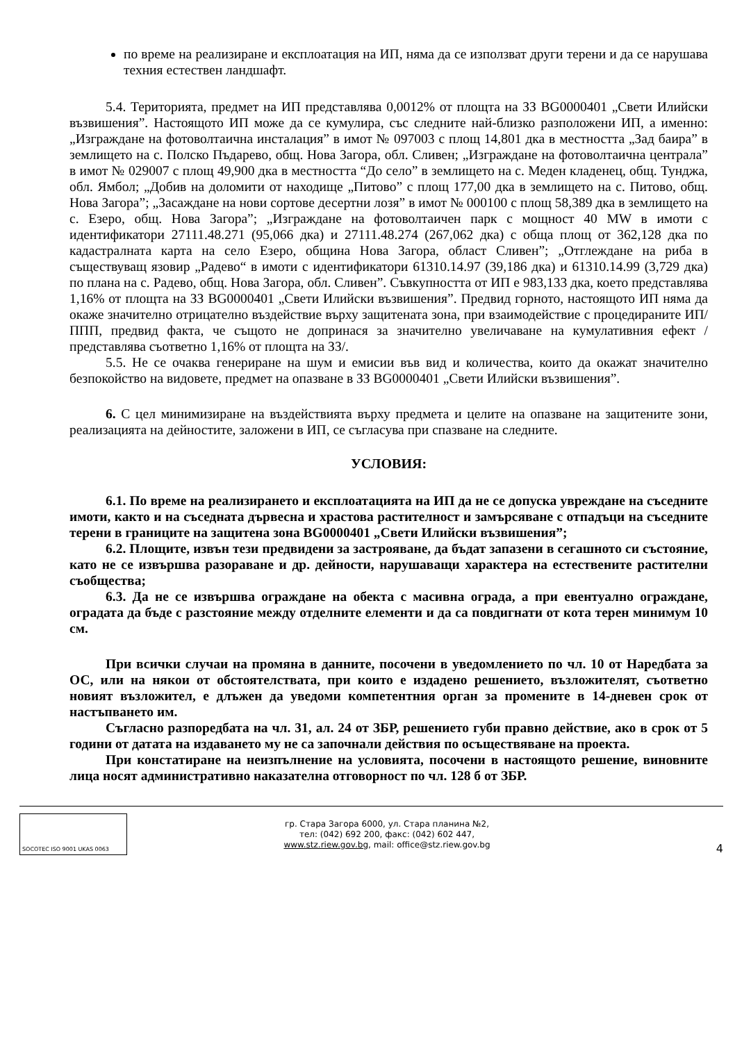по време на реализиране и експлоатация на ИП, няма да се използват други терени и да се нарушава техния естествен ландшафт.
5.4. Територията, предмет на ИП представлява 0,0012% от площта на ЗЗ BG0000401 „Свети Илийски възвишения”. Настоящото ИП може да се кумулира, със следните най-близко разположени ИП, а именно: „Изграждане на фотоволтаична инсталация” в имот № 097003 с площ 14,801 дка в местността „Зад баира” в землището на с. Полско Пъдарево, общ. Нова Загора, обл. Сливен; „Изграждане на фотоволтаична централа” в имот № 029007 с площ 49,900 дка в местността “До село” в землището на с. Меден кладенец, общ. Тунджа, обл. Ямбол; „Добив на доломити от находище „Питово” с площ 177,00 дка в землището на с. Питово, общ. Нова Загора”; „Засаждане на нови сортове десертни лозя” в имот № 000100 с площ 58,389 дка в землището на с. Езеро, общ. Нова Загора”; „Изграждане на фотоволтаичен парк с мощност 40 MW в имоти с идентификатори 27111.48.271 (95,066 дка) и 27111.48.274 (267,062 дка) с обща площ от 362,128 дка по кадастралната карта на село Езеро, община Нова Загора, област Сливен”; „Отглеждане на риба в съществуващ язовир „Радево“ в имоти с идентификатори 61310.14.97 (39,186 дка) и 61310.14.99 (3,729 дка) по плана на с. Радево, общ. Нова Загора, обл. Сливен”. Съвкупността от ИП е 983,133 дка, което представлява 1,16% от площта на ЗЗ BG0000401 „Свети Илийски възвишения”. Предвид горното, настоящото ИП няма да окаже значително отрицателно въздействие върху защитената зона, при взаимодействие с процедираните ИП/ППП, предвид факта, че същото не допринася за значително увеличаване на кумулативния ефект /представлява съответно 1,16% от площта на ЗЗ/.
5.5. Не се очаква генериране на шум и емисии във вид и количества, които да окажат значително безпокойство на видовете, предмет на опазване в ЗЗ BG0000401 „Свети Илийски възвишения”.
6. С цел минимизиране на въздействията върху предмета и целите на опазване на защитените зони, реализацията на дейностите, заложени в ИП, се съгласува при спазване на следните.
УСЛОВИЯ:
6.1. По време на реализирането и експлоатацията на ИП да не се допуска увреждане на съседните имоти, както и на съседната дървесна и храстова растителност и замърсяване с отпадъци на съседните терени в границите на защитена зона BG0000401 „Свети Илийски възвишения”;
6.2. Площите, извън тези предвидени за застрояване, да бъдат запазени в сегашното си състояние, като не се извършва разораване и др. дейности, нарушаващи характера на естествените растителни съобщества;
6.3. Да не се извършва ограждане на обекта с масивна ограда, а при евентуално ограждане, оградата да бъде с разстояние между отделните елементи и да са повдигнати от кота терен минимум 10 см.
При всички случаи на промяна в данните, посочени в уведомлението по чл. 10 от Наредбата за ОС, или на някои от обстоятелствата, при които е издадено решението, възложителят, съответно новият възложител, е длъжен да уведоми компетентния орган за промените в 14-дневен срок от настъпването им.
Съгласно разпоредбата на чл. 31, ал. 24 от ЗБР, решението губи правно действие, ако в срок от 5 години от датата на издаването му не са започнали действия по осъществяване на проекта.
При констатиране на неизпълнение на условията, посочени в настоящото решение, виновните лица носят административно наказателна отговорност по чл. 128 б от ЗБР.
SOCOTEC ISO 9001 UKAS 0063
гр. Стара Загора 6000, ул. Стара планина №2,
тел: (042) 692 200, факс: (042) 602 447,
www.stz.riew.gov.bg, mail: office@stz.riew.gov.bg
4